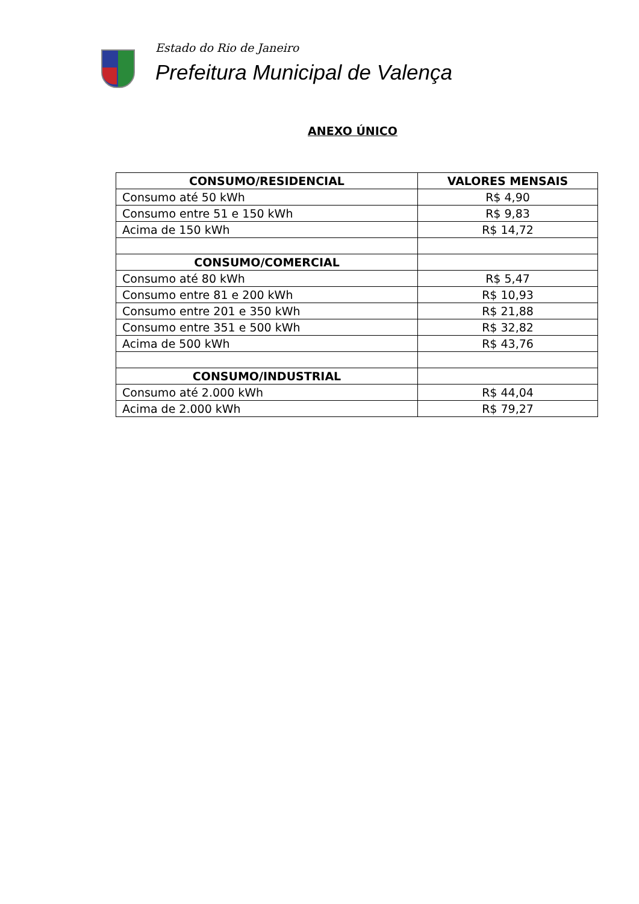Estado do Rio de Janeiro
Prefeitura Municipal de Valença
ANEXO ÚNICO
| CONSUMO/RESIDENCIAL | VALORES MENSAIS |
| --- | --- |
| Consumo até 50 kWh | R$ 4,90 |
| Consumo entre 51 e 150 kWh | R$ 9,83 |
| Acima de 150 kWh | R$ 14,72 |
| CONSUMO/COMERCIAL | |
| Consumo até 80 kWh | R$ 5,47 |
| Consumo entre 81 e 200 kWh | R$ 10,93 |
| Consumo entre 201 e 350 kWh | R$ 21,88 |
| Consumo entre 351 e 500 kWh | R$ 32,82 |
| Acima de 500 kWh | R$ 43,76 |
| CONSUMO/INDUSTRIAL | |
| Consumo até 2.000 kWh | R$ 44,04 |
| Acima de 2.000 kWh | R$ 79,27 |